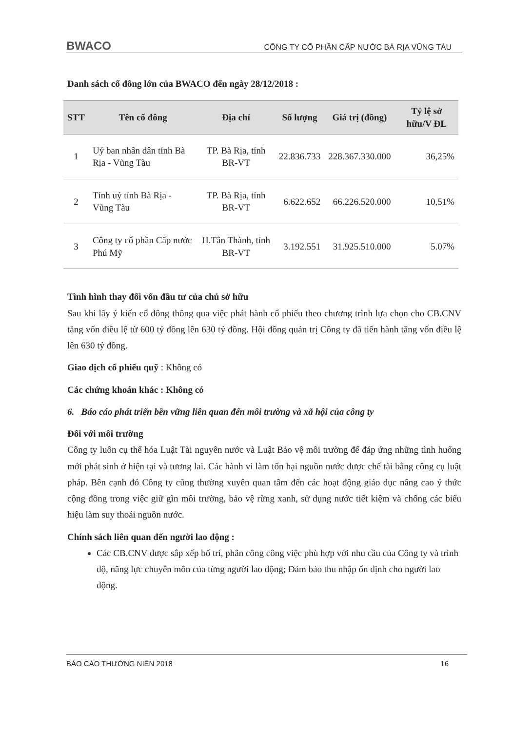BWACO CÔNG TY CỔ PHẦN CẤP NƯỚC BÀ RỊA VŨNG TÀU
Danh sách cổ đông lớn của BWACO đến ngày 28/12/2018 :
| STT | Tên cổ đông | Địa chỉ | Số lượng | Giá trị (đồng) | Tỷ lệ sở hữu/V ĐL |
| --- | --- | --- | --- | --- | --- |
| 1 | Uỷ ban nhân dân tỉnh Bà Rịa - Vũng Tàu | TP. Bà Rịa, tỉnh BR-VT | 22.836.733 | 228.367.330.000 | 36,25% |
| 2 | Tỉnh uỷ tỉnh Bà Rịa - Vũng Tàu | TP. Bà Rịa, tỉnh BR-VT | 6.622.652 | 66.226.520.000 | 10,51% |
| 3 | Công ty cổ phần Cấp nước Phú Mỹ | H.Tân Thành, tỉnh BR-VT | 3.192.551 | 31.925.510.000 | 5.07% |
Tình hình thay đổi vốn đầu tư của chủ sở hữu
Sau khi lấy ý kiến cổ đông thông qua việc phát hành cổ phiếu theo chương trình lựa chọn cho CB.CNV tăng vốn điều lệ từ 600 tỷ đồng lên 630 tỷ đồng. Hội đồng quản trị Công ty đã tiến hành tăng vốn điều lệ lên 630 tỷ đồng.
Giao dịch cổ phiếu quỹ : Không có
Các chứng khoán khác : Không có
6. Báo cáo phát triển bền vững liên quan đến môi trường và xã hội của công ty
Đối với môi trường
Công ty luôn cụ thể hóa Luật Tài nguyên nước và Luật Bảo vệ môi trường để đáp ứng những tình huống mới phát sinh ở hiện tại và tương lai. Các hành vi làm tổn hại nguồn nước được chế tài bằng công cụ luật pháp. Bên cạnh đó Công ty cũng thường xuyên quan tâm đến các hoạt động giáo dục nâng cao ý thức cộng đồng trong việc giữ gìn môi trường, bảo vệ rừng xanh, sử dụng nước tiết kiệm và chống các biểu hiệu làm suy thoái nguồn nước.
Chính sách liên quan đến người lao động :
Các CB.CNV được sắp xếp bố trí, phân công công việc phù hợp với nhu cầu của Công ty và trình độ, năng lực chuyên môn của từng người lao động; Đảm bảo thu nhập ổn định cho người lao động.
BÁO CÁO THƯỜNG NIÊN 2018 16